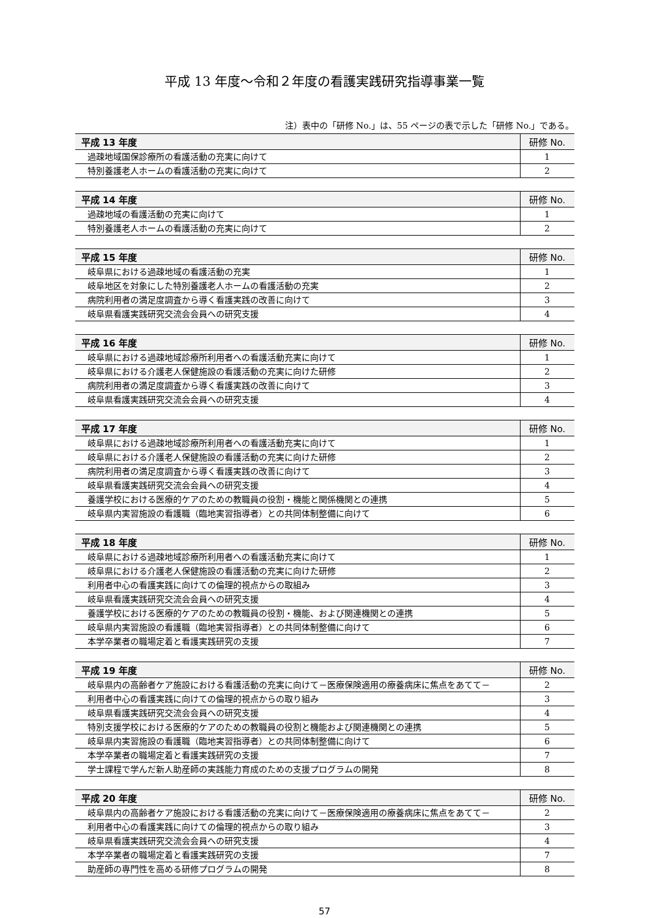平成 13 年度～令和２年度の看護実践研究指導事業一覧
注）表中の「研修 No.」は、55 ページの表で示した「研修 No.」である。
| 平成 13 年度 | 研修 No. |
| --- | --- |
| 過疎地域国保診療所の看護活動の充実に向けて | 1 |
| 特別養護老人ホームの看護活動の充実に向けて | 2 |
| 平成 14 年度 | 研修 No. |
| --- | --- |
| 過疎地域の看護活動の充実に向けて | 1 |
| 特別養護老人ホームの看護活動の充実に向けて | 2 |
| 平成 15 年度 | 研修 No. |
| --- | --- |
| 岐阜県における過疎地域の看護活動の充実 | 1 |
| 岐阜地区を対象にした特別養護老人ホームの看護活動の充実 | 2 |
| 病院利用者の満足度調査から導く看護実践の改善に向けて | 3 |
| 岐阜県看護実践研究交流会会員への研究支援 | 4 |
| 平成 16 年度 | 研修 No. |
| --- | --- |
| 岐阜県における過疎地域診療所利用者への看護活動充実に向けて | 1 |
| 岐阜県における介護老人保健施設の看護活動の充実に向けた研修 | 2 |
| 病院利用者の満足度調査から導く看護実践の改善に向けて | 3 |
| 岐阜県看護実践研究交流会会員への研究支援 | 4 |
| 平成 17 年度 | 研修 No. |
| --- | --- |
| 岐阜県における過疎地域診療所利用者への看護活動充実に向けて | 1 |
| 岐阜県における介護老人保健施設の看護活動の充実に向けた研修 | 2 |
| 病院利用者の満足度調査から導く看護実践の改善に向けて | 3 |
| 岐阜県看護実践研究交流会会員への研究支援 | 4 |
| 養護学校における医療的ケアのための教職員の役割・機能と関係機関との連携 | 5 |
| 岐阜県内実習施設の看護職（臨地実習指導者）との共同体制整備に向けて | 6 |
| 平成 18 年度 | 研修 No. |
| --- | --- |
| 岐阜県における過疎地域診療所利用者への看護活動充実に向けて | 1 |
| 岐阜県における介護老人保健施設の看護活動の充実に向けた研修 | 2 |
| 利用者中心の看護実践に向けての倫理的視点からの取組み | 3 |
| 岐阜県看護実践研究交流会会員への研究支援 | 4 |
| 養護学校における医療的ケアのための教職員の役割・機能、および関連機関との連携 | 5 |
| 岐阜県内実習施設の看護職（臨地実習指導者）との共同体制整備に向けて | 6 |
| 本学卒業者の職場定着と看護実践研究の支援 | 7 |
| 平成 19 年度 | 研修 No. |
| --- | --- |
| 岐阜県内の高齢者ケア施設における看護活動の充実に向けて－医療保険適用の療養病床に焦点をあてて－ | 2 |
| 利用者中心の看護実践に向けての倫理的視点からの取り組み | 3 |
| 岐阜県看護実践研究交流会会員への研究支援 | 4 |
| 特別支援学校における医療的ケアのための教職員の役割と機能および関連機関との連携 | 5 |
| 岐阜県内実習施設の看護職（臨地実習指導者）との共同体制整備に向けて | 6 |
| 本学卒業者の職場定着と看護実践研究の支援 | 7 |
| 学士課程で学んだ新人助産師の実践能力育成のための支援プログラムの開発 | 8 |
| 平成 20 年度 | 研修 No. |
| --- | --- |
| 岐阜県内の高齢者ケア施設における看護活動の充実に向けて－医療保険適用の療養病床に焦点をあてて－ | 2 |
| 利用者中心の看護実践に向けての倫理的視点からの取り組み | 3 |
| 岐阜県看護実践研究交流会会員への研究支援 | 4 |
| 本学卒業者の職場定着と看護実践研究の支援 | 7 |
| 助産師の専門性を高める研修プログラムの開発 | 8 |
57